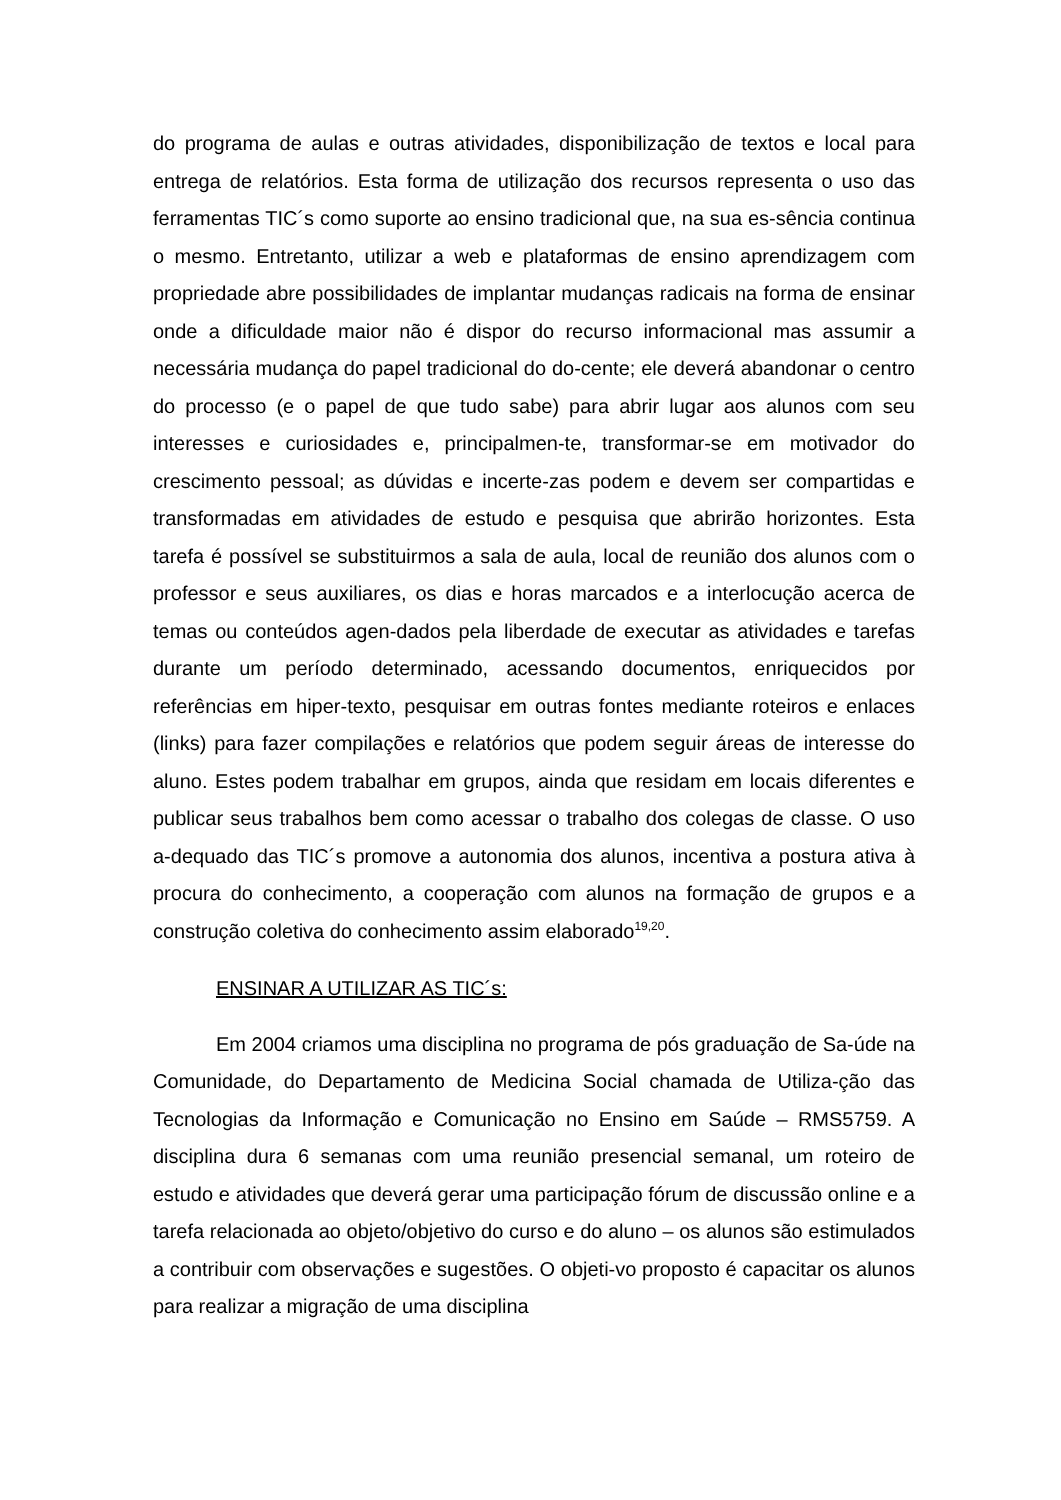do programa de aulas e outras atividades, disponibilização de textos e local para entrega de relatórios. Esta forma de utilização dos recursos representa o uso das ferramentas TIC´s como suporte ao ensino tradicional que, na sua es-sência continua o mesmo. Entretanto, utilizar a web e plataformas de ensino aprendizagem com propriedade abre possibilidades de implantar mudanças radicais na forma de ensinar onde a dificuldade maior não é dispor do recurso informacional mas assumir a necessária mudança do papel tradicional do do-cente; ele deverá abandonar o centro do processo (e o papel de que tudo sabe) para abrir lugar aos alunos com seu interesses e curiosidades e, principalmen-te, transformar-se em motivador do crescimento pessoal; as dúvidas e incerte-zas podem e devem ser compartidas e transformadas em atividades de estudo e pesquisa que abrirão horizontes. Esta tarefa é possível se substituirmos a sala de aula, local de reunião dos alunos com o professor e seus auxiliares, os dias e horas marcados e a interlocução acerca de temas ou conteúdos agen-dados pela liberdade de executar as atividades e tarefas durante um período determinado, acessando documentos, enriquecidos por referências em hiper-texto, pesquisar em outras fontes mediante roteiros e enlaces (links) para fazer compilações e relatórios que podem seguir áreas de interesse do aluno. Estes podem trabalhar em grupos, ainda que residam em locais diferentes e publicar seus trabalhos bem como acessar o trabalho dos colegas de classe. O uso a-dequado das TIC´s promove a autonomia dos alunos, incentiva a postura ativa à procura do conhecimento, a cooperação com alunos na formação de grupos e a construção coletiva do conhecimento assim elaborado<sup>19,20</sup>.
ENSINAR A UTILIZAR AS TIC´s:
Em 2004 criamos uma disciplina no programa de pós graduação de Sa-úde na Comunidade, do Departamento de Medicina Social chamada de Utiliza-ção das Tecnologias da Informação e Comunicação no Ensino em Saúde – RMS5759. A disciplina dura 6 semanas com uma reunião presencial semanal, um roteiro de estudo e atividades que deverá gerar uma participação fórum de discussão online e a tarefa relacionada ao objeto/objetivo do curso e do aluno – os alunos são estimulados a contribuir com observações e sugestões. O objeti-vo proposto é capacitar os alunos para realizar a migração de uma disciplina